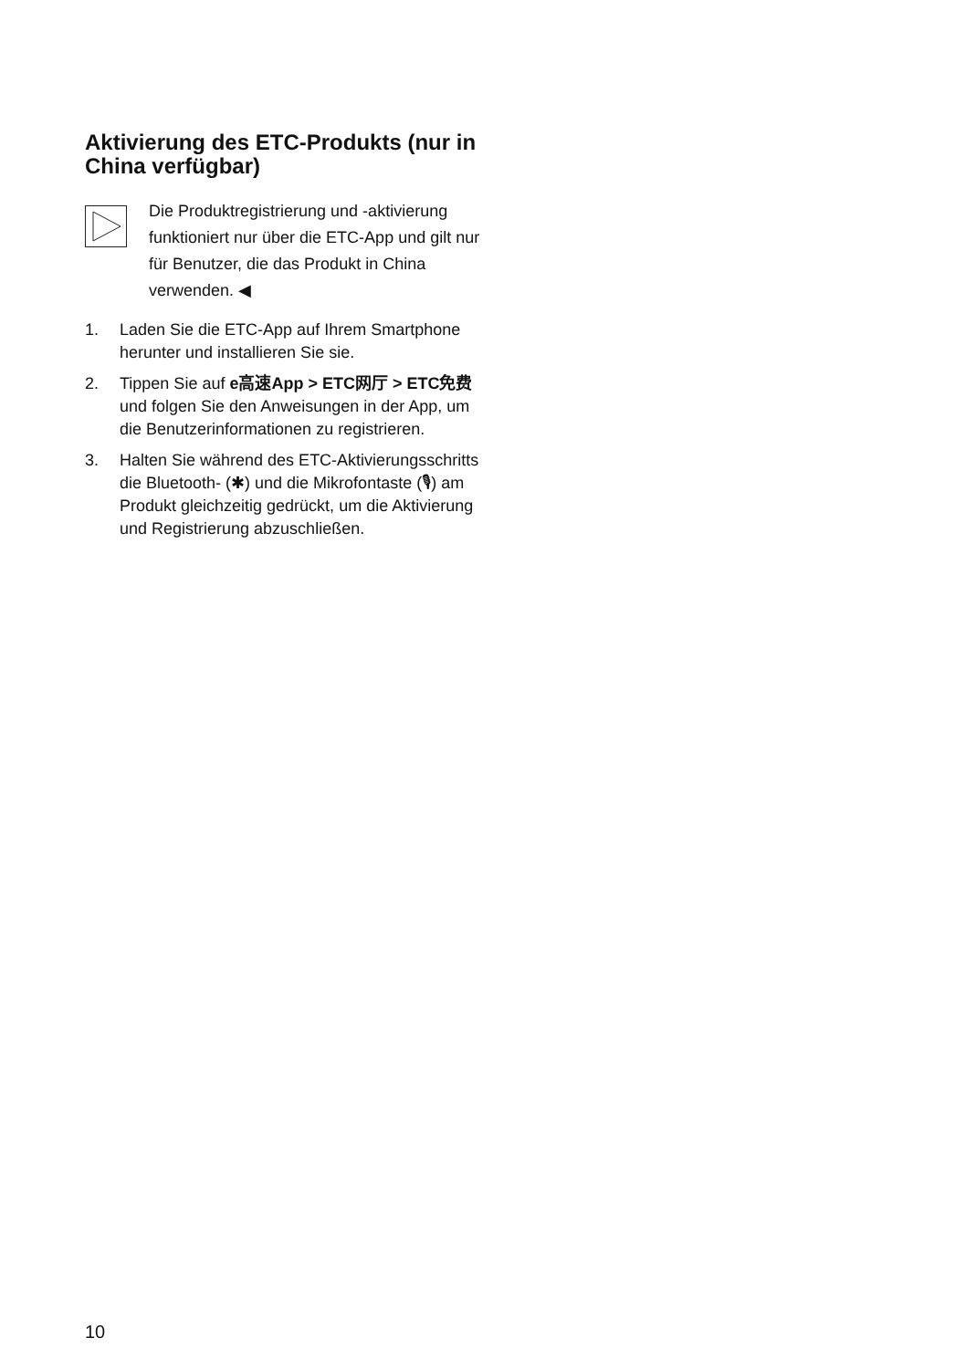Aktivierung des ETC-Produkts (nur in China verfügbar)
Die Produktregistrierung und -aktivierung funktioniert nur über die ETC-App und gilt nur für Benutzer, die das Produkt in China verwenden. ◀
1. Laden Sie die ETC-App auf Ihrem Smartphone herunter und installieren Sie sie.
2. Tippen Sie auf e高速App > ETC网厅 > ETC免费 und folgen Sie den Anweisungen in der App, um die Benutzerinformationen zu registrieren.
3. Halten Sie während des ETC-Aktivierungsschritts die Bluetooth- (✱) und die Mikrofontaste (🎙) am Produkt gleichzeitig gedrückt, um die Aktivierung und Registrierung abzuschließen.
10